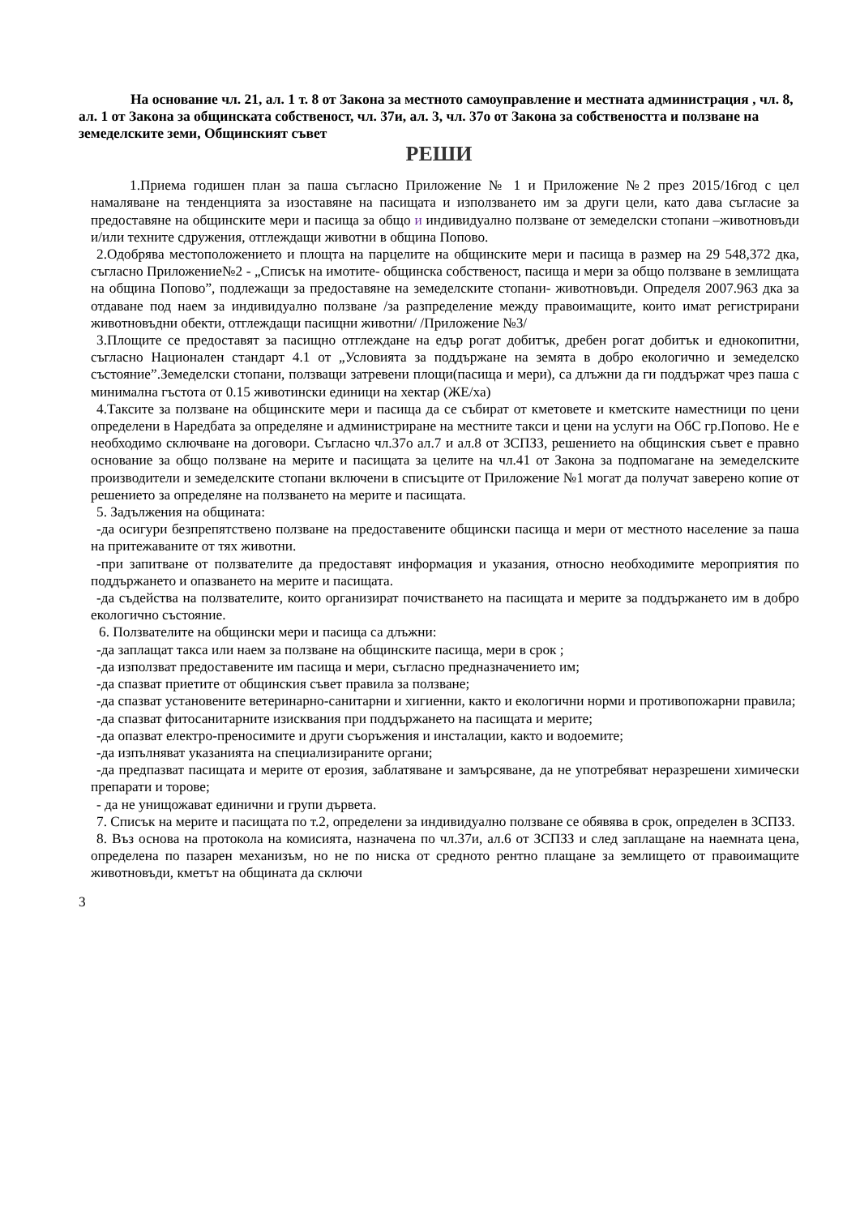На основание чл. 21, ал. 1 т. 8 от Закона за местното самоуправление и местната администрация , чл. 8, ал. 1 от Закона за общинската собственост, чл. 37и, ал. 3, чл. 37о от Закона за собствеността и ползване на земеделските земи, Общинският съвет
РЕШИ
1.Приема годишен план за паша съгласно Приложение № 1 и Приложение №2 през 2015/16год с цел намаляване на тенденцията за изоставяне на пасищата и използването им за други цели, като дава съгласие за предоставяне на общинските мери и пасища за общо и индивидуално ползване от земеделски стопани –животновъди и/или техните сдружения, отглеждащи животни в община Попово.
2.Одобрява местоположението и площта на парцелите на общинските мери и пасища в размер на 29 548,372 дка, съгласно Приложение№2 - „Списък на имотите- общинска собственост, пасища и мери за общо ползване в землищата на община Попово”, подлежащи за предоставяне на земеделските стопани- животновъди. Определя 2007.963 дка за отдаване под наем за индивидуално ползване /за разпределение между правоимащите, които имат регистрирани животновъдни обекти, отглеждащи пасищни животни/ /Приложение №3/
3.Площите се предоставят за пасищно отглеждане на едър рогат добитък, дребен рогат добитък и еднокопитни, съгласно Национален стандарт 4.1 от „Условията за поддържане на земята в добро екологично и земеделско състояние”.Земеделски стопани, ползващи затревени площи(пасища и мери), са длъжни да ги поддържат чрез паша с минимална гъстота от 0.15 животински единици на хектар (ЖЕ/ха)
4.Таксите за ползване на общинските мери и пасища да се събират от кметовете и кметските наместници по цени определени в Наредбата за определяне и администриране на местните такси и цени на услуги на ОбС гр.Попово. Не е необходимо сключване на договори. Съгласно чл.37о ал.7 и ал.8 от ЗСПЗЗ, решението на общинския съвет е правно основание за общо ползване на мерите и пасищата за целите на чл.41 от Закона за подпомагане на земеделските производители и земеделските стопани включени в списъците от Приложение №1 могат да получат заверено копие от решението за определяне на ползването на мерите и пасищата.
5. Задължения на общината:
-да осигури безпрепятствено ползване на предоставените общински пасища и мери от местното население за паша на притежаваните от тях животни.
-при запитване от ползвателите да предоставят информация и указания, относно необходимите мероприятия по поддържането и опазването на мерите и пасищата.
-да съдейства на ползвателите, които организират почистването на пасищата и мерите за поддържането им в добро екологично състояние.
6. Ползвателите на общински мери и пасища са длъжни:
-да заплащат такса или наем за ползване на общинските пасища, мери в срок ;
-да използват предоставените им пасища и мери, съгласно предназначението им;
-да спазват приетите от общинския съвет правила за ползване;
-да спазват установените ветеринарно-санитарни и хигиенни, както и екологични норми и противопожарни правила;
-да спазват фитосанитарните изисквания при поддържането на пасищата и мерите;
-да опазват електро-преносимите и други съоръжения и инсталации, както и водоемите;
-да изпълняват указанията на специализираните органи;
-да предпазват пасищата и мерите от ерозия, заблатяване и замърсяване, да не употребяват неразрешени химически препарати и торове;
- да не унищожават единични и групи дървета.
7. Списък на мерите и пасищата по т.2, определени за индивидуално ползване се обявява в срок, определен в ЗСПЗЗ.
8. Въз основа на протокола на комисията, назначена по чл.37и, ал.6 от ЗСПЗЗ и след заплащане на наемната цена, определена по пазарен механизъм, но не по ниска от средното рентно плащане за землището от правоимащите животновъди, кметът на общината да сключи
3